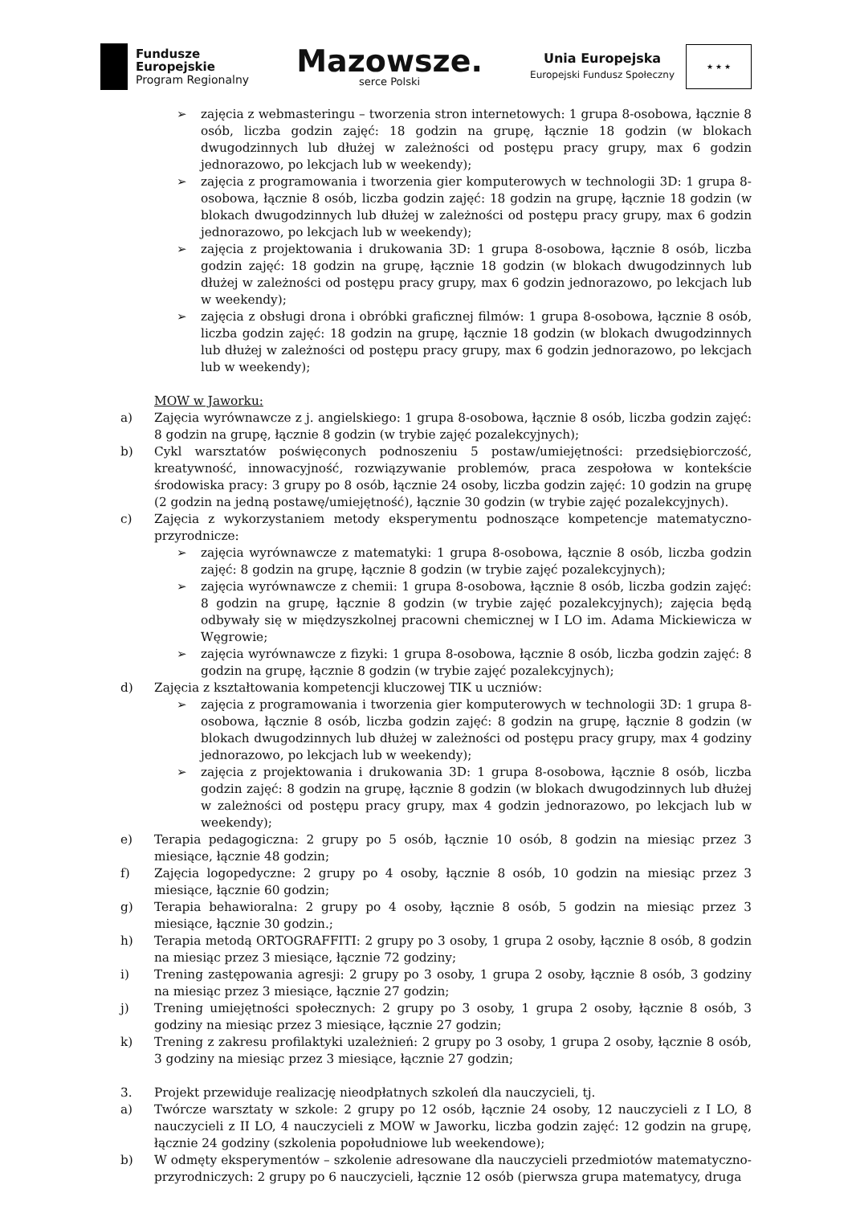Fundusze
Europejskie
Program Regionalny
Mazowsze.
serce Polski
Unia Europejska
Europejski Fundusz Społeczny
★ ★ ★
➢ zajęcia z webmasteringu – tworzenia stron internetowych: 1 grupa 8-osobowa, łącznie 8 osób, liczba godzin zajęć: 18 godzin na grupę, łącznie 18 godzin (w blokach dwugodzinnych lub dłużej w zależności od postępu pracy grupy, max 6 godzin jednorazowo, po lekcjach lub w weekendy);
➢ zajęcia z programowania i tworzenia gier komputerowych w technologii 3D: 1 grupa 8-osobowa, łącznie 8 osób, liczba godzin zajęć: 18 godzin na grupę, łącznie 18 godzin (w blokach dwugodzinnych lub dłużej w zależności od postępu pracy grupy, max 6 godzin jednorazowo, po lekcjach lub w weekendy);
➢ zajęcia z projektowania i drukowania 3D: 1 grupa 8-osobowa, łącznie 8 osób, liczba godzin zajęć: 18 godzin na grupę, łącznie 18 godzin (w blokach dwugodzinnych lub dłużej w zależności od postępu pracy grupy, max 6 godzin jednorazowo, po lekcjach lub w weekendy);
➢ zajęcia z obsługi drona i obróbki graficznej filmów: 1 grupa 8-osobowa, łącznie 8 osób, liczba godzin zajęć: 18 godzin na grupę, łącznie 18 godzin (w blokach dwugodzinnych lub dłużej w zależności od postępu pracy grupy, max 6 godzin jednorazowo, po lekcjach lub w weekendy);
MOW w Jaworku:
a) Zajęcia wyrównawcze z j. angielskiego: 1 grupa 8-osobowa, łącznie 8 osób, liczba godzin zajęć: 8 godzin na grupę, łącznie 8 godzin (w trybie zajęć pozalekcyjnych);
b) Cykl warsztatów poświęconych podnoszeniu 5 postaw/umiejętności: przedsiębiorczość, kreatywność, innowacyjność, rozwiązywanie problemów, praca zespołowa w kontekście środowiska pracy: 3 grupy po 8 osób, łącznie 24 osoby, liczba godzin zajęć: 10 godzin na grupę (2 godzin na jedną postawę/umiejętność), łącznie 30 godzin (w trybie zajęć pozalekcyjnych).
c) Zajęcia z wykorzystaniem metody eksperymentu podnoszące kompetencje matematyczno-przyrodnicze:
➢ zajęcia wyrównawcze z matematyki: 1 grupa 8-osobowa, łącznie 8 osób, liczba godzin zajęć: 8 godzin na grupę, łącznie 8 godzin (w trybie zajęć pozalekcyjnych);
➢ zajęcia wyrównawcze z chemii: 1 grupa 8-osobowa, łącznie 8 osób, liczba godzin zajęć: 8 godzin na grupę, łącznie 8 godzin (w trybie zajęć pozalekcyjnych); zajęcia będą odbywały się w międzyszkolnej pracowni chemicznej w I LO im. Adama Mickiewicza w Węgrowie;
➢ zajęcia wyrównawcze z fizyki: 1 grupa 8-osobowa, łącznie 8 osób, liczba godzin zajęć: 8 godzin na grupę, łącznie 8 godzin (w trybie zajęć pozalekcyjnych);
d) Zajęcia z kształtowania kompetencji kluczowej TIK u uczniów:
➢ zajęcia z programowania i tworzenia gier komputerowych w technologii 3D: 1 grupa 8-osobowa, łącznie 8 osób, liczba godzin zajęć: 8 godzin na grupę, łącznie 8 godzin (w blokach dwugodzinnych lub dłużej w zależności od postępu pracy grupy, max 4 godziny jednorazowo, po lekcjach lub w weekendy);
➢ zajęcia z projektowania i drukowania 3D: 1 grupa 8-osobowa, łącznie 8 osób, liczba godzin zajęć: 8 godzin na grupę, łącznie 8 godzin (w blokach dwugodzinnych lub dłużej w zależności od postępu pracy grupy, max 4 godzin jednorazowo, po lekcjach lub w weekendy);
e) Terapia pedagogiczna: 2 grupy po 5 osób, łącznie 10 osób, 8 godzin na miesiąc przez 3 miesiące, łącznie 48 godzin;
f) Zajęcia logopedyczne: 2 grupy po 4 osoby, łącznie 8 osób, 10 godzin na miesiąc przez 3 miesiące, łącznie 60 godzin;
g) Terapia behawioralna: 2 grupy po 4 osoby, łącznie 8 osób, 5 godzin na miesiąc przez 3 miesiące, łącznie 30 godzin.;
h) Terapia metodą ORTOGRAFFITI: 2 grupy po 3 osoby, 1 grupa 2 osoby, łącznie 8 osób, 8 godzin na miesiąc przez 3 miesiące, łącznie 72 godziny;
i) Trening zastępowania agresji: 2 grupy po 3 osoby, 1 grupa 2 osoby, łącznie 8 osób, 3 godziny na miesiąc przez 3 miesiące, łącznie 27 godzin;
j) Trening umiejętności społecznych: 2 grupy po 3 osoby, 1 grupa 2 osoby, łącznie 8 osób, 3 godziny na miesiąc przez 3 miesiące, łącznie 27 godzin;
k) Trening z zakresu profilaktyki uzależnień: 2 grupy po 3 osoby, 1 grupa 2 osoby, łącznie 8 osób, 3 godziny na miesiąc przez 3 miesiące, łącznie 27 godzin;
3. Projekt przewiduje realizację nieodpłatnych szkoleń dla nauczycieli, tj.
a) Twórcze warsztaty w szkole: 2 grupy po 12 osób, łącznie 24 osoby, 12 nauczycieli z I LO, 8 nauczycieli z II LO, 4 nauczycieli z MOW w Jaworku, liczba godzin zajęć: 12 godzin na grupę, łącznie 24 godziny (szkolenia popołudniowe lub weekendowe);
b) W odmęty eksperymentów – szkolenie adresowane dla nauczycieli przedmiotów matematyczno-przyrodniczych: 2 grupy po 6 nauczycieli, łącznie 12 osób (pierwsza grupa matematycy, druga